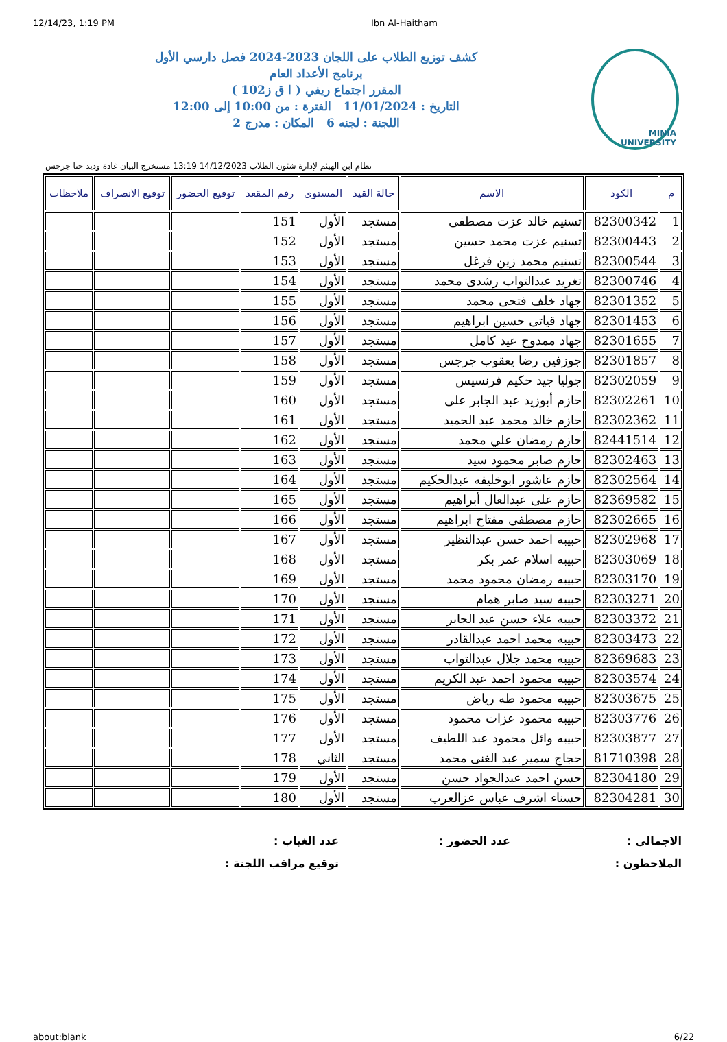12/14/23, 1:19 PM Ibn Al-Haitham
MINIA UNIVERSITY
كشف توزيع الطلاب على اللجان 2023-2024 فصل دارسي الأول
برنامج الأعداد العام
المقرر اجتماع ريفي ( ا ق ز102 )
التاريخ : 11/01/2024 الفترة : من 10:00 إلى 12:00
اللجنة : لجنه 6 المكان : مدرج 2
نظام ابن الهيثم لإدارة شئون الطلاب 14/12/2023 13:19 مستخرج البيان غادة وديد حنا جرجس
| م | الكود | الاسم | حالة القيد | المستوى | رقم المقعد | توقيع الحضور | توقيع الانصراف | ملاحظات |
| --- | --- | --- | --- | --- | --- | --- | --- | --- |
| 1 | 82300342 | تسنيم خالد عزت مصطفى | مستجد | الأول | 151 | | | |
| 2 | 82300443 | تسنيم عزت محمد حسين | مستجد | الأول | 152 | | | |
| 3 | 82300544 | تسنيم محمد زين فرغل | مستجد | الأول | 153 | | | |
| 4 | 82300746 | تغريد عبدالتواب رشدى محمد | مستجد | الأول | 154 | | | |
| 5 | 82301352 | جهاد خلف فتحى محمد | مستجد | الأول | 155 | | | |
| 6 | 82301453 | جهاد قياتى حسين ابراهيم | مستجد | الأول | 156 | | | |
| 7 | 82301655 | جهاد ممدوح عيد كامل | مستجد | الأول | 157 | | | |
| 8 | 82301857 | جوزفين رضا يعقوب جرجس | مستجد | الأول | 158 | | | |
| 9 | 82302059 | جوليا جيد حكيم فرنسيس | مستجد | الأول | 159 | | | |
| 10 | 82302261 | حازم أبوزيد عبد الجابر على | مستجد | الأول | 160 | | | |
| 11 | 82302362 | حازم خالد محمد عبد الحميد | مستجد | الأول | 161 | | | |
| 12 | 82441514 | حازم رمضان علي محمد | مستجد | الأول | 162 | | | |
| 13 | 82302463 | حازم صابر محمود سيد | مستجد | الأول | 163 | | | |
| 14 | 82302564 | حازم عاشور ابوخليفه عبدالحكيم | مستجد | الأول | 164 | | | |
| 15 | 82369582 | حازم على عبدالعال أبراهيم | مستجد | الأول | 165 | | | |
| 16 | 82302665 | حازم مصطفي مفتاح ابراهيم | مستجد | الأول | 166 | | | |
| 17 | 82302968 | حبيبه احمد حسن عبدالنظير | مستجد | الأول | 167 | | | |
| 18 | 82303069 | حبيبه اسلام عمر بكر | مستجد | الأول | 168 | | | |
| 19 | 82303170 | حبيبه رمضان محمود محمد | مستجد | الأول | 169 | | | |
| 20 | 82303271 | حبيبه سيد صابر همام | مستجد | الأول | 170 | | | |
| 21 | 82303372 | حبيبه علاء حسن عبد الجابر | مستجد | الأول | 171 | | | |
| 22 | 82303473 | حبيبه محمد احمد عبدالقادر | مستجد | الأول | 172 | | | |
| 23 | 82369683 | حبيبه محمد جلال عبدالتواب | مستجد | الأول | 173 | | | |
| 24 | 82303574 | حبيبه محمود احمد عبد الكريم | مستجد | الأول | 174 | | | |
| 25 | 82303675 | حبيبه محمود طه رياض | مستجد | الأول | 175 | | | |
| 26 | 82303776 | حبيبه محمود عزات محمود | مستجد | الأول | 176 | | | |
| 27 | 82303877 | حبيبه وائل محمود عبد اللطيف | مستجد | الأول | 177 | | | |
| 28 | 81710398 | حجاج سمير عبد الغنى محمد | مستجد | الثاني | 178 | | | |
| 29 | 82304180 | حسن احمد عبدالجواد حسن | مستجد | الأول | 179 | | | |
| 30 | 82304281 | حسناء اشرف عباس عزالعرب | مستجد | الأول | 180 | | | |
الاجمالي :
عدد الحضور :
عدد الغياب :
الملاحظون :
توقيع مراقب اللجنة :
about:blank 6/22